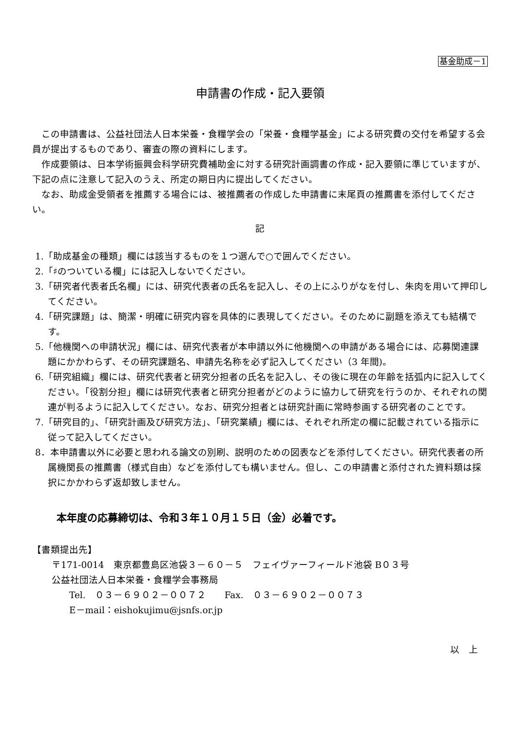基金助成－1
申請書の作成・記入要領
この申請書は、公益社団法人日本栄養・食糧学会の「栄養・食糧学基金」による研究費の交付を希望する会員が提出するものであり、審査の際の資料にします。
作成要領は、日本学術振興会科学研究費補助金に対する研究計画調書の作成・記入要領に準じていますが、下記の点に注意して記入のうえ、所定の期日内に提出してください。
なお、助成金受領者を推薦する場合には、被推薦者の作成した申請書に末尾頁の推薦書を添付してください。
記
1.「助成基金の種類」欄には該当するものを１つ選んで○で囲んでください。
2.「♯のついている欄」には記入しないでください。
3.「研究者代表者氏名欄」には、研究代表者の氏名を記入し、その上にふりがなを付し、朱肉を用いて押印してください。
4.「研究課題」は、簡潔・明確に研究内容を具体的に表現してください。そのために副題を添えても結構です。
5.「他機関への申請状況」欄には、研究代表者が本申請以外に他機関への申請がある場合には、応募関連課題にかかわらず、その研究課題名、申請先名称を必ず記入してください（3 年間)。
6.「研究組織」欄には、研究代表者と研究分担者の氏名を記入し、その後に現在の年齢を括弧内に記入してください。「役割分担」欄には研究代表者と研究分担者がどのように協力して研究を行うのか、それぞれの関連が判るように記入してください。なお、研究分担者とは研究計画に常時参画する研究者のことです。
7.「研究目的」、「研究計画及び研究方法」、「研究業績」欄には、それぞれ所定の欄に記載されている指示に従って記入してください。
8．本申請書以外に必要と思われる論文の別刷、説明のための図表などを添付してください。研究代表者の所属機関長の推薦書（様式自由）などを添付しても構いません。但し、この申請書と添付された資料類は採択にかかわらず返却致しません。
本年度の応募締切は、令和３年１０月１５日（金）必着です。
【書類提出先】
〒171-0014　東京都豊島区池袋３－６０－５　フェイヴァーフィールド池袋 B０３号
公益社団法人日本栄養・食糧学会事務局
Tel.　０３－６９０２－００７２　　Fax.　０３－６９０２－００７３
E－mail：eishokujimu@jsnfs.or.jp
以　上